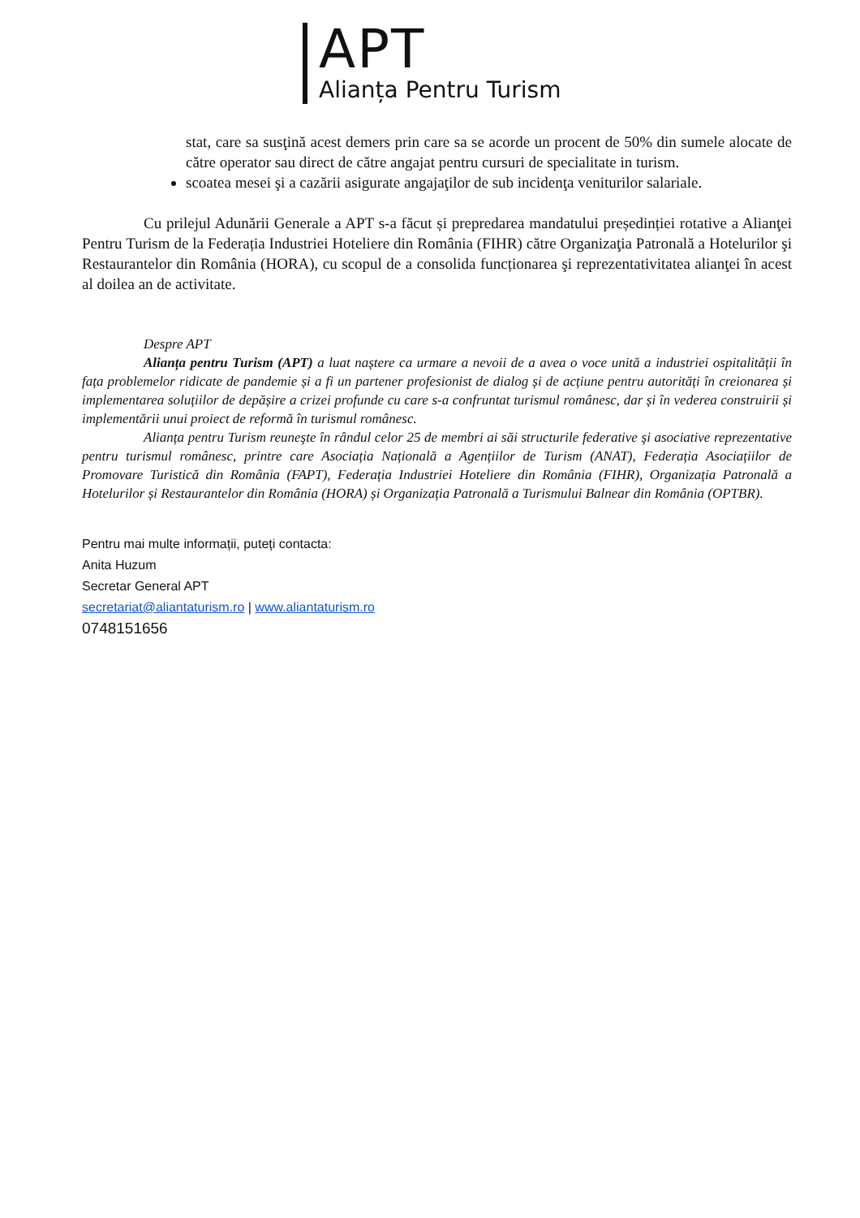APT
Alianța Pentru Turism
stat, care sa susţină acest demers prin care sa se acorde un procent de 50% din sumele alocate de către operator sau direct de către angajat pentru cursuri de specialitate in turism.
scoatea mesei şi a cazării asigurate angajaţilor de sub incidenţa veniturilor salariale.
Cu prilejul Adunării Generale a APT s-a făcut și prepredarea mandatului președinției rotative a Alianţei Pentru Turism de la Federația Industriei Hoteliere din România (FIHR) către Organizaţia Patronală a Hotelurilor şi Restaurantelor din România (HORA), cu scopul de a consolida funcționarea şi reprezentativitatea alianţei în acest al doilea an de activitate.
Despre APT
Alianța pentru Turism (APT) a luat naștere ca urmare a nevoii de a avea o voce unită a industriei ospitalității în fața problemelor ridicate de pandemie și a fi un partener profesionist de dialog și de acțiune pentru autorități în creionarea și implementarea soluțiilor de depășire a crizei profunde cu care s-a confruntat turismul românesc, dar și în vederea construirii și implementării unui proiect de reformă în turismul românesc.
Alianța pentru Turism reuneşte în rândul celor 25 de membri ai săi structurile federative şi asociative reprezentative pentru turismul românesc, printre care Asociația Națională a Agențiilor de Turism (ANAT), Federația Asociațiilor de Promovare Turistică din România (FAPT), Federația Industriei Hoteliere din România (FIHR), Organizația Patronală a Hotelurilor și Restaurantelor din România (HORA) și Organizația Patronală a Turismului Balnear din România (OPTBR).
Pentru mai multe informații, puteți contacta:
Anita Huzum
Secretar General APT
secretariat@aliantaturism.ro | www.aliantaturism.ro
0748151656